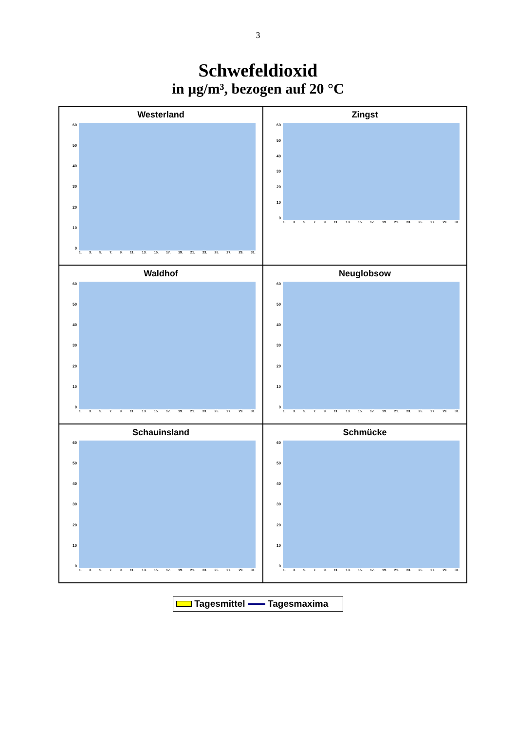3
Schwefeldioxid
in µg/m³, bezogen auf 20 °C
Westerland
60
50
40
30
20
10
0
1. 3. 5. 7. 9. 11. 13. 15. 17. 19. 21. 23. 25. 27. 29. 31.
Zingst
60
50
40
30
20
10
0
1. 3. 5. 7. 9. 11. 13. 15. 17. 19. 21. 23. 25. 27. 29. 31.
Waldhof
60
50
40
30
20
10
0
1. 3. 5. 7. 9. 11. 13. 15. 17. 19. 21. 23. 25. 27. 29. 31.
Neuglobsow
60
50
40
30
20
10
0
1. 3. 5. 7. 9. 11. 13. 15. 17. 19. 21. 23. 25. 27. 29. 31.
Schauinsland
60
50
40
30
20
10
0
1. 3. 5. 7. 9. 11. 13. 15. 17. 19. 21. 23. 25. 27. 29. 31.
Schmücke
60
50
40
30
20
10
0
1. 3. 5. 7. 9. 11. 13. 15. 17. 19. 21. 23. 25. 27. 29. 31.
Tagesmittel Tagesmaxima